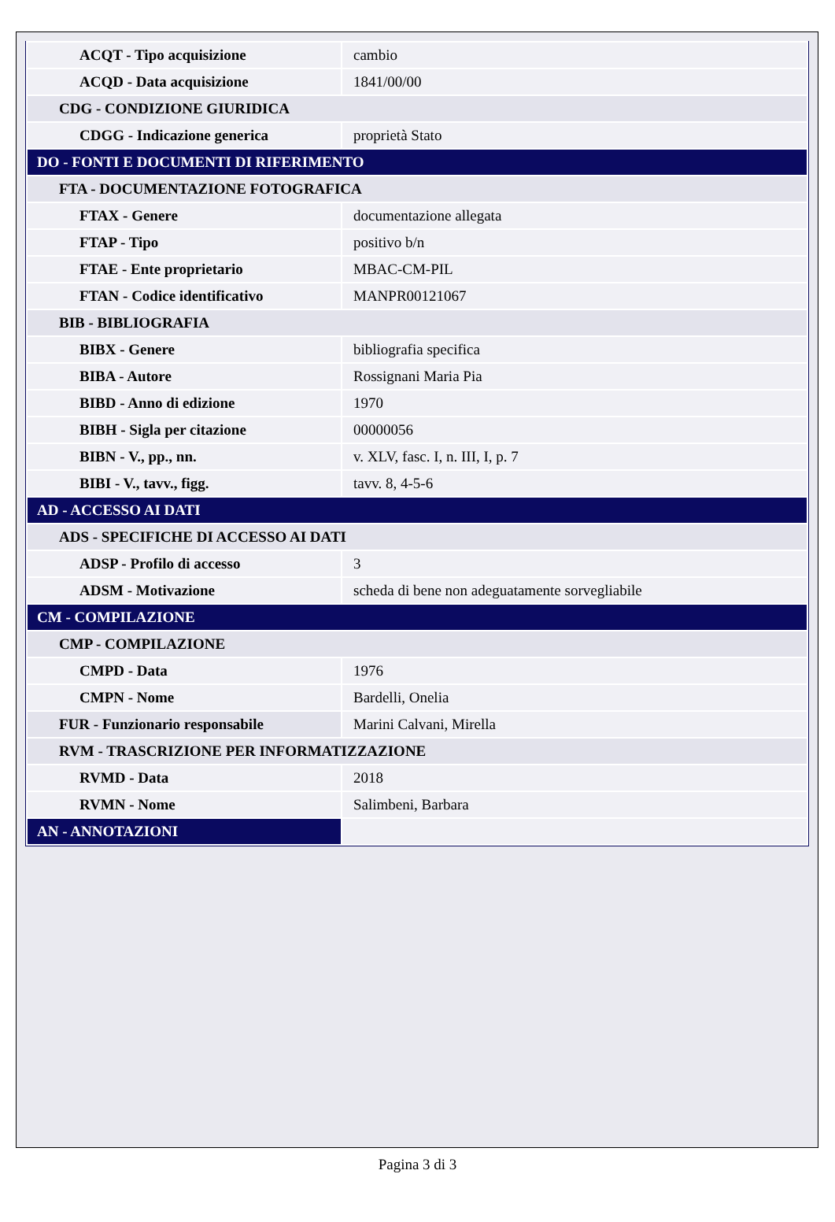| ACQT - Tipo acquisizione | cambio |
| ACQD - Data acquisizione | 1841/00/00 |
| CDG - CONDIZIONE GIURIDICA | |
| CDGG - Indicazione generica | proprietà Stato |
| DO - FONTI E DOCUMENTI DI RIFERIMENTO | |
| FTA - DOCUMENTAZIONE FOTOGRAFICA | |
| FTAX - Genere | documentazione allegata |
| FTAP - Tipo | positivo b/n |
| FTAE - Ente proprietario | MBAC-CM-PIL |
| FTAN - Codice identificativo | MANPR00121067 |
| BIB - BIBLIOGRAFIA | |
| BIBX - Genere | bibliografia specifica |
| BIBA - Autore | Rossignani Maria Pia |
| BIBD - Anno di edizione | 1970 |
| BIBH - Sigla per citazione | 00000056 |
| BIBN - V., pp., nn. | v. XLV, fasc. I, n. III, I, p. 7 |
| BIBI - V., tavv., figg. | tavv. 8, 4-5-6 |
| AD - ACCESSO AI DATI | |
| ADS - SPECIFICHE DI ACCESSO AI DATI | |
| ADSP - Profilo di accesso | 3 |
| ADSM - Motivazione | scheda di bene non adeguatamente sorvegliabile |
| CM - COMPILAZIONE | |
| CMP - COMPILAZIONE | |
| CMPD - Data | 1976 |
| CMPN - Nome | Bardelli, Onelia |
| FUR - Funzionario responsabile | Marini Calvani, Mirella |
| RVM - TRASCRIZIONE PER INFORMATIZZAZIONE | |
| RVMD - Data | 2018 |
| RVMN - Nome | Salimbeni, Barbara |
| AN - ANNOTAZIONI | |
Pagina 3 di 3